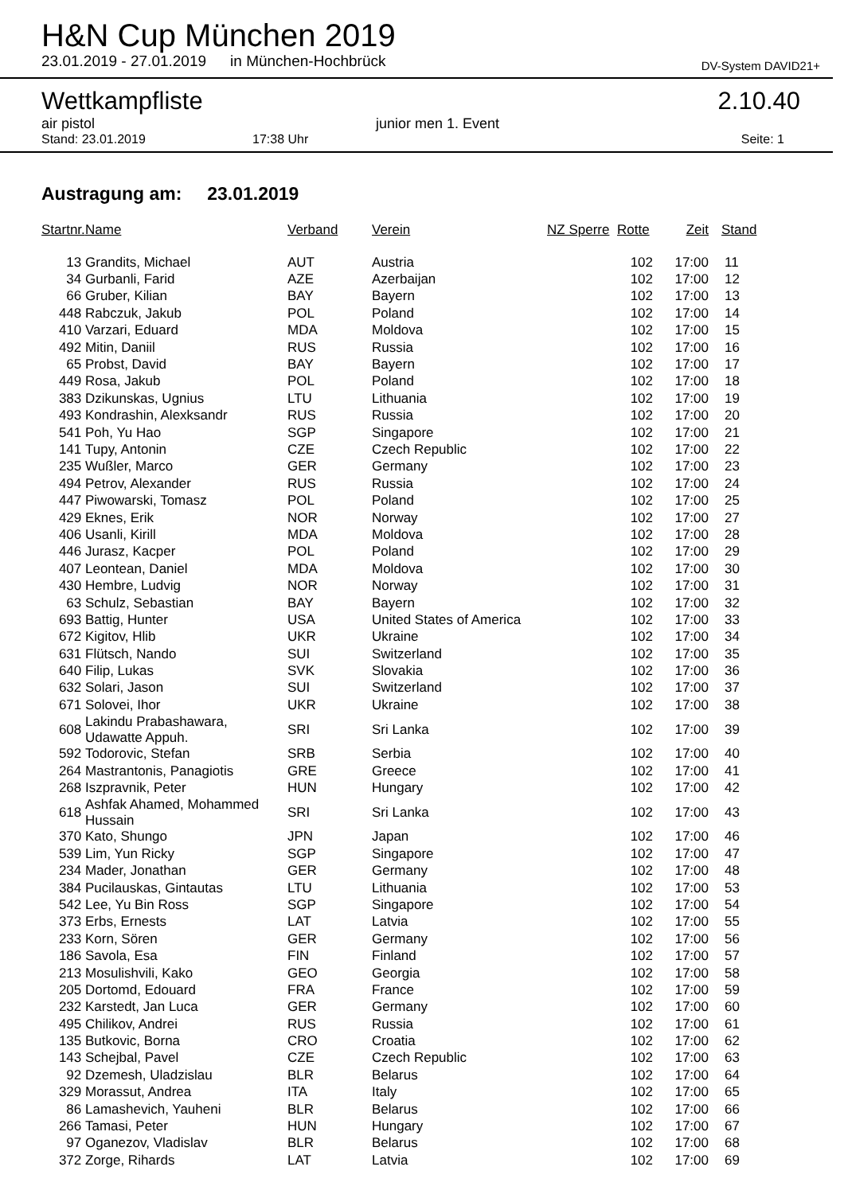H&N Cup München 2019
23.01.2019 - 27.01.2019 in München-Hochbrück DV-System DAVID21+
Wettkampfliste 2.10.40
air pistol junior men 1. Event
Stand: 23.01.2019 17:38 Uhr Seite: 1
Austragung am: 23.01.2019
| Startnr. | Name | Verband | Verein | NZ Sperre | Rotte | Zeit | Stand |
| --- | --- | --- | --- | --- | --- | --- | --- |
| 13 | Grandits, Michael | AUT | Austria | | 102 | 17:00 | 11 |
| 34 | Gurbanli, Farid | AZE | Azerbaijan | | 102 | 17:00 | 12 |
| 66 | Gruber, Kilian | BAY | Bayern | | 102 | 17:00 | 13 |
| 448 | Rabczuk, Jakub | POL | Poland | | 102 | 17:00 | 14 |
| 410 | Varzari, Eduard | MDA | Moldova | | 102 | 17:00 | 15 |
| 492 | Mitin, Daniil | RUS | Russia | | 102 | 17:00 | 16 |
| 65 | Probst, David | BAY | Bayern | | 102 | 17:00 | 17 |
| 449 | Rosa, Jakub | POL | Poland | | 102 | 17:00 | 18 |
| 383 | Dzikunskas, Ugnius | LTU | Lithuania | | 102 | 17:00 | 19 |
| 493 | Kondrashin, Alexksandr | RUS | Russia | | 102 | 17:00 | 20 |
| 541 | Poh, Yu Hao | SGP | Singapore | | 102 | 17:00 | 21 |
| 141 | Tupy, Antonin | CZE | Czech Republic | | 102 | 17:00 | 22 |
| 235 | Wußler, Marco | GER | Germany | | 102 | 17:00 | 23 |
| 494 | Petrov, Alexander | RUS | Russia | | 102 | 17:00 | 24 |
| 447 | Piwowarski, Tomasz | POL | Poland | | 102 | 17:00 | 25 |
| 429 | Eknes, Erik | NOR | Norway | | 102 | 17:00 | 27 |
| 406 | Usanli, Kirill | MDA | Moldova | | 102 | 17:00 | 28 |
| 446 | Jurasz, Kacper | POL | Poland | | 102 | 17:00 | 29 |
| 407 | Leontean, Daniel | MDA | Moldova | | 102 | 17:00 | 30 |
| 430 | Hembre, Ludvig | NOR | Norway | | 102 | 17:00 | 31 |
| 63 | Schulz, Sebastian | BAY | Bayern | | 102 | 17:00 | 32 |
| 693 | Battig, Hunter | USA | United States of America | | 102 | 17:00 | 33 |
| 672 | Kigitov, Hlib | UKR | Ukraine | | 102 | 17:00 | 34 |
| 631 | Flütsch, Nando | SUI | Switzerland | | 102 | 17:00 | 35 |
| 640 | Filip, Lukas | SVK | Slovakia | | 102 | 17:00 | 36 |
| 632 | Solari, Jason | SUI | Switzerland | | 102 | 17:00 | 37 |
| 671 | Solovei, Ihor | UKR | Ukraine | | 102 | 17:00 | 38 |
| 608 | Lakindu Prabashawara, Udawatte Appuh. | SRI | Sri Lanka | | 102 | 17:00 | 39 |
| 592 | Todorovic, Stefan | SRB | Serbia | | 102 | 17:00 | 40 |
| 264 | Mastrantonis, Panagiotis | GRE | Greece | | 102 | 17:00 | 41 |
| 268 | Iszpravnik, Peter | HUN | Hungary | | 102 | 17:00 | 42 |
| 618 | Ashfak Ahamed, Mohammed Hussain | SRI | Sri Lanka | | 102 | 17:00 | 43 |
| 370 | Kato, Shungo | JPN | Japan | | 102 | 17:00 | 46 |
| 539 | Lim, Yun Ricky | SGP | Singapore | | 102 | 17:00 | 47 |
| 234 | Mader, Jonathan | GER | Germany | | 102 | 17:00 | 48 |
| 384 | Pucilauskas, Gintautas | LTU | Lithuania | | 102 | 17:00 | 53 |
| 542 | Lee, Yu Bin Ross | SGP | Singapore | | 102 | 17:00 | 54 |
| 373 | Erbs, Ernests | LAT | Latvia | | 102 | 17:00 | 55 |
| 233 | Korn, Sören | GER | Germany | | 102 | 17:00 | 56 |
| 186 | Savola, Esa | FIN | Finland | | 102 | 17:00 | 57 |
| 213 | Mosulishvili, Kako | GEO | Georgia | | 102 | 17:00 | 58 |
| 205 | Dortomd, Edouard | FRA | France | | 102 | 17:00 | 59 |
| 232 | Karstedt, Jan Luca | GER | Germany | | 102 | 17:00 | 60 |
| 495 | Chilikov, Andrei | RUS | Russia | | 102 | 17:00 | 61 |
| 135 | Butkovic, Borna | CRO | Croatia | | 102 | 17:00 | 62 |
| 143 | Schejbal, Pavel | CZE | Czech Republic | | 102 | 17:00 | 63 |
| 92 | Dzemesh, Uladzislau | BLR | Belarus | | 102 | 17:00 | 64 |
| 329 | Morassut, Andrea | ITA | Italy | | 102 | 17:00 | 65 |
| 86 | Lamashevich, Yauheni | BLR | Belarus | | 102 | 17:00 | 66 |
| 266 | Tamasi, Peter | HUN | Hungary | | 102 | 17:00 | 67 |
| 97 | Oganezov, Vladislav | BLR | Belarus | | 102 | 17:00 | 68 |
| 372 | Zorge, Rihards | LAT | Latvia | | 102 | 17:00 | 69 |